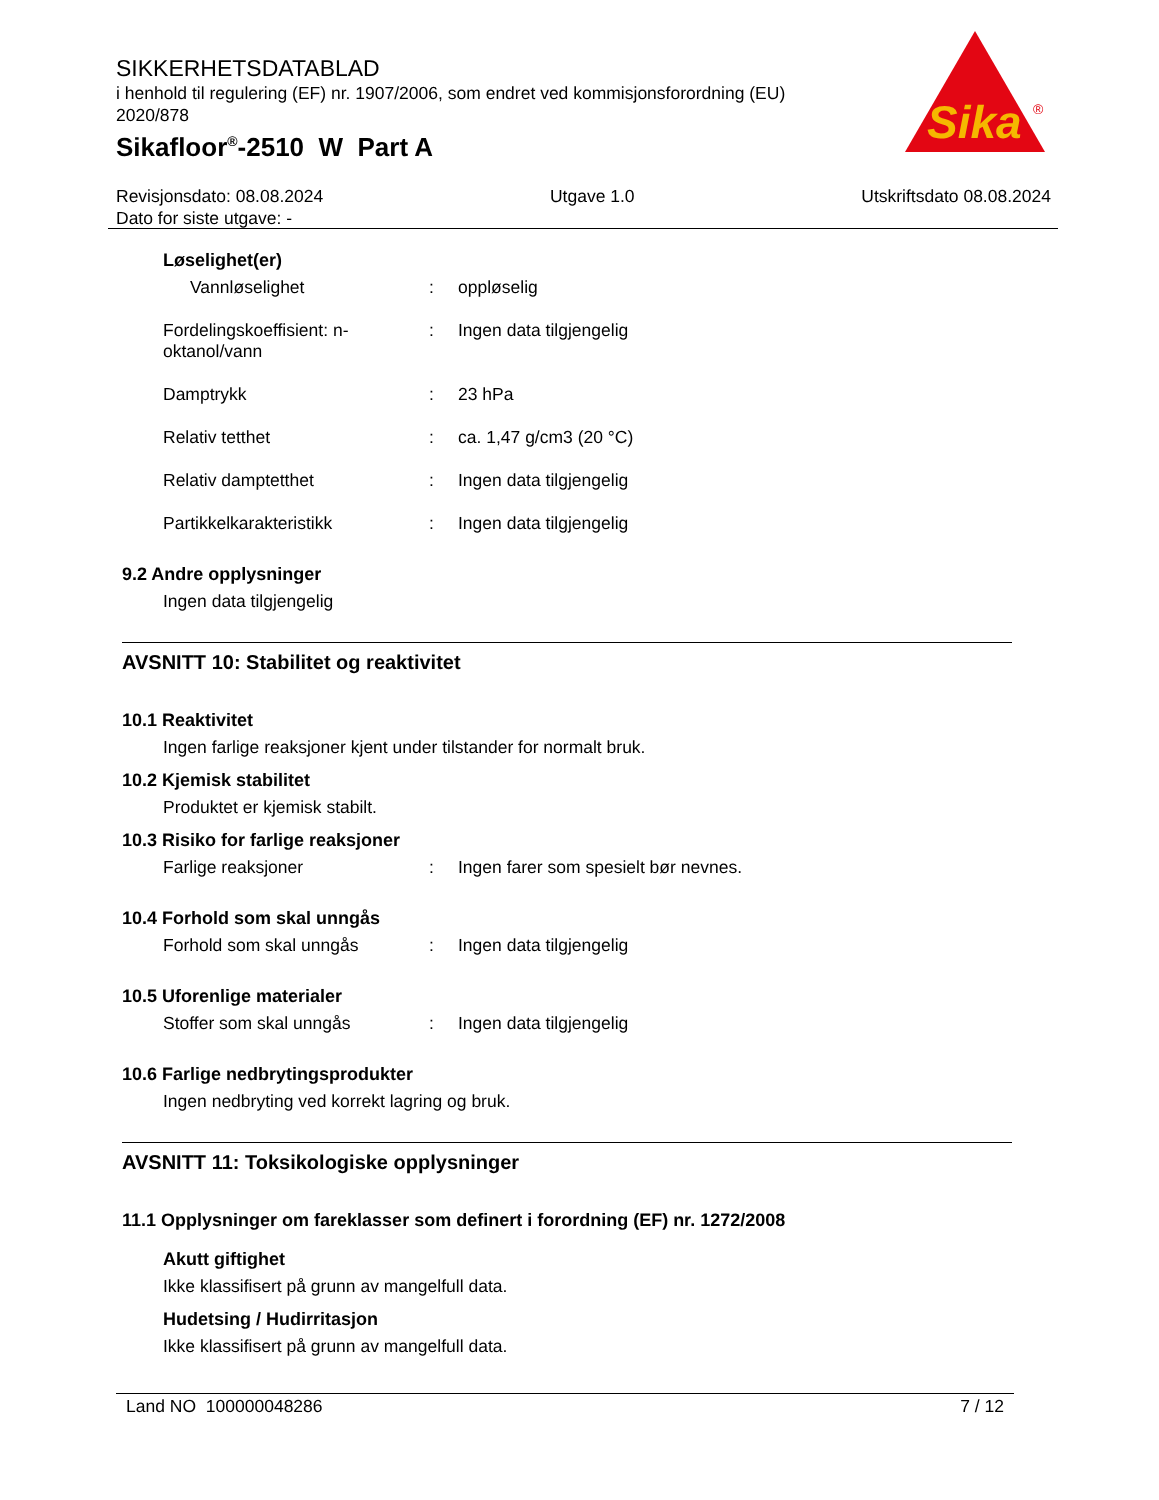SIKKERHETSDATABLAD
i henhold til regulering (EF) nr. 1907/2006, som endret ved kommisjonsforordning (EU) 2020/878
Sikafloor<sup>®</sup>-2510 W Part A
Sika
®
Revisjonsdato: 08.08.2024
Dato for siste utgave: -
Utgave 1.0 Utskriftsdato 08.08.2024
Løselighet(er)
Vannløselighet : oppløselig
Fordelingskoeffisient: n-oktanol/vann
: Ingen data tilgjengelig
Damptrykk : 23 hPa
Relativ tetthet : ca. 1,47 g/cm3 (20 °C)
Relativ damptetthet : Ingen data tilgjengelig
Partikkelkarakteristikk : Ingen data tilgjengelig
9.2 Andre opplysninger
Ingen data tilgjengelig
AVSNITT 10: Stabilitet og reaktivitet
10.1 Reaktivitet
Ingen farlige reaksjoner kjent under tilstander for normalt bruk.
10.2 Kjemisk stabilitet
Produktet er kjemisk stabilt.
10.3 Risiko for farlige reaksjoner
Farlige reaksjoner : Ingen farer som spesielt bør nevnes.
10.4 Forhold som skal unngås
Forhold som skal unngås : Ingen data tilgjengelig
10.5 Uforenlige materialer
Stoffer som skal unngås : Ingen data tilgjengelig
10.6 Farlige nedbrytingsprodukter
Ingen nedbryting ved korrekt lagring og bruk.
AVSNITT 11: Toksikologiske opplysninger
11.1 Opplysninger om fareklasser som definert i forordning (EF) nr. 1272/2008
Akutt giftighet
Ikke klassifisert på grunn av mangelfull data.
Hudetsing / Hudirritasjon
Ikke klassifisert på grunn av mangelfull data.
Land NO 100000048286 7 / 12